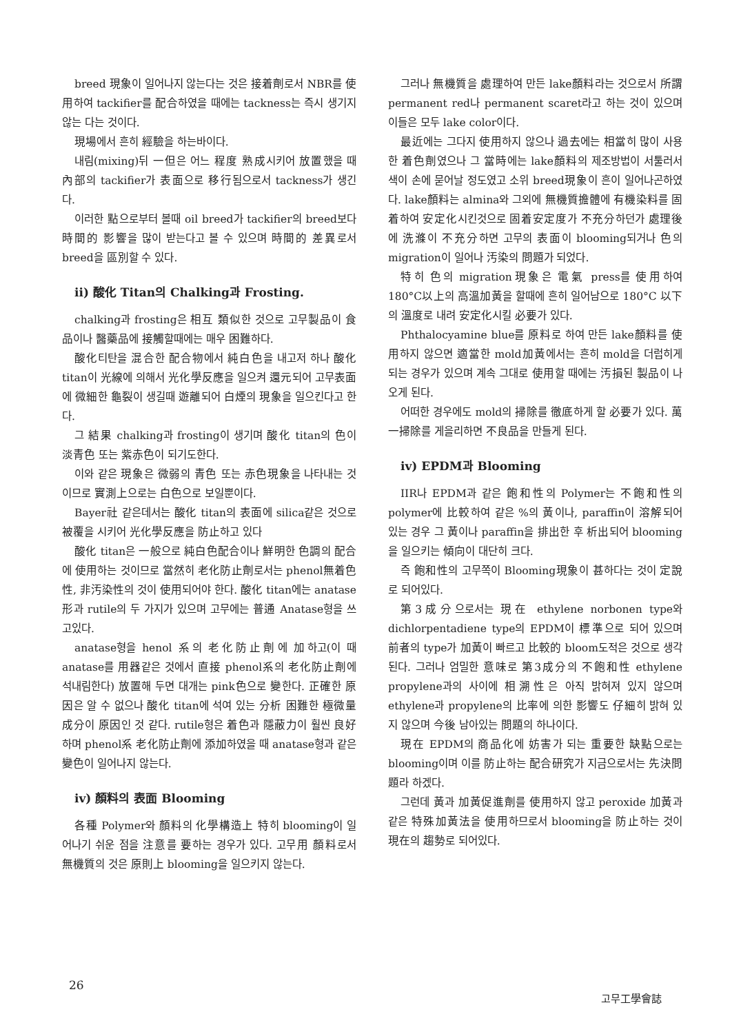breed 現象이 일어나지 않는다는 것은 接着劑로서 NBR를 使用하여 tackifier를 配合하였을 때에는 tackness는 즉시 생기지 않는 다는 것이다.
現場에서 흔히 經驗을 하는바이다.
내림(mixing)뒤 一但은 어느 程度 熟成시키어 放置했을 때 內部의 tackifier가 表面으로 移行됨으로서 tackness가 생긴다.
이러한 點으로부터 볼때 oil breed가 tackifier의 breed보다 時間的 影響을 많이 받는다고 볼 수 있으며 時間的 差異로서 breed을 區別할 수 있다.
ii) 酸化 Titan의 Chalking과 Frosting.
chalking과 frosting은 相互 類似한 것으로 고무製品이 食品이나 醫藥品에 接觸할때에는 매우 困難하다.
酸化티탄을 混合한 配合物에서 純白色을 내고저 하나 酸化 titan이 光線에 의해서 光化學反應을 일으켜 還元되어 고무表面에 微細한 龜裂이 생길때 遊離되어 白煙의 現象을 일으킨다고 한다.
그 結果 chalking과 frosting이 생기며 酸化 titan의 色이 淡青色 또는 紫赤色이 되기도한다.
이와 같은 現象은 微弱의 青色 또는 赤色現象을 나타내는 것이므로 實測上으로는 白色으로 보일뿐이다.
Bayer社 같은데서는 酸化 titan의 表面에 silica같은 것으로 被覆을 시키어 光化學反應을 防止하고 있다
酸化 titan은 一般으로 純白色配合이나 鮮明한 色調의 配合에 使用하는 것이므로 當然히 老化防止劑로서는 phenol無着色性, 非汚染性의 것이 使用되어야 한다. 酸化 titan에는 anatase形과 rutile의 두 가지가 있으며 고무에는 普通 Anatase형을 쓰고있다.
anatase형을 henol 系의 老化防止劑에 加하고(이 때 anatase를 用器같은 것에서 直接 phenol系의 老化防止劑에 석내림한다) 放置해 두면 대개는 pink色으로 變한다. 正確한 原因은 알 수 없으나 酸化 titan에 석여 있는 分析 困難한 極微量成分이 原因인 것 같다. rutile형은 着色과 隱蔽力이 훨씬 良好하며 phenol系 老化防止劑에 添加하였을 때 anatase형과 같은 變色이 일어나지 않는다.
iv) 顏料의 表面 Blooming
各種 Polymer와 顏料의 化學構造上 特히 blooming이 일어나기 쉬운 점을 注意를 要하는 경우가 있다. 고무用 顏料로서 無機質의 것은 原則上 blooming을 일으키지 않는다.
그러나 無機質을 處理하여 만든 lake顏料라는 것으로서 所謂 permanent red나 permanent scaret라고 하는 것이 있으며 이들은 모두 lake color이다.
最近에는 그다지 使用하지 않으나 過去에는 相當히 많이 사용한 着色劑였으나 그 當時에는 lake顏料의 제조방법이 서툴러서 색이 손에 묻어날 정도였고 소위 breed現象이 흔이 일어나곤하였다. lake顏料는 almina와 그외에 無機質擔體에 有機染料를 固着하여 安定化시킨것으로 固着安定度가 不充分하던가 處理後에 洗滌이 不充分하면 고무의 表面이 blooming되거나 色의 migration이 일어나 汚染의 問題가 되었다.
特히 色의 migration現象은 電氣 press를 使用하여 180°C以上의 高溫加黃을 할때에 흔히 일어남으로 180°C 以下의 溫度로 내려 安定化시킬 必要가 있다.
Phthalocyamine blue를 原料로 하여 만든 lake顏料를 使用하지 않으면 適當한 mold加黃에서는 흔히 mold을 더럽히게 되는 경우가 있으며 계속 그대로 使用할 때에는 汚損된 製品이 나오게 된다.
어떠한 경우에도 mold의 掃除를 徹底하게 할 必要가 있다. 萬一掃除를 게을리하면 不良品을 만들게 된다.
iv) EPDM과 Blooming
IIR나 EPDM과 같은 飽和性의 Polymer는 不飽和性의 polymer에 比較하여 같은 %의 黃이나, paraffin이 溶解되어 있는 경우 그 黃이나 paraffin을 排出한 후 析出되어 blooming을 일으키는 傾向이 대단히 크다.
즉 飽和性의 고무쪽이 Blooming現象이 甚하다는 것이 定說로 되어있다.
第3成分으로서는 現在 ethylene norbonen type와 dichlorpentadiene type의 EPDM이 標準으로 되어 있으며 前者의 type가 加黃이 빠르고 比較的 bloom도적은 것으로 생각된다. 그러나 엄밀한 意味로 第3成分의 不飽和性 ethylene propylene과의 사이에 相溯性은 아직 밝혀져 있지 않으며 ethylene과 propylene의 比率에 의한 影響도 仔細히 밝혀 있지 않으며 今後 남아있는 問題의 하나이다.
現在 EPDM의 商品化에 妨害가 되는 重要한 缺點으로는 blooming이며 이를 防止하는 配合研究가 지금으로서는 先決問題라 하겠다.
그런데 黃과 加黃促進劑를 使用하지 않고 peroxide 加黃과 같은 特殊加黃法을 使用하므로서 blooming을 防止하는 것이 現在의 趨勢로 되어있다.
26 고무工學會誌